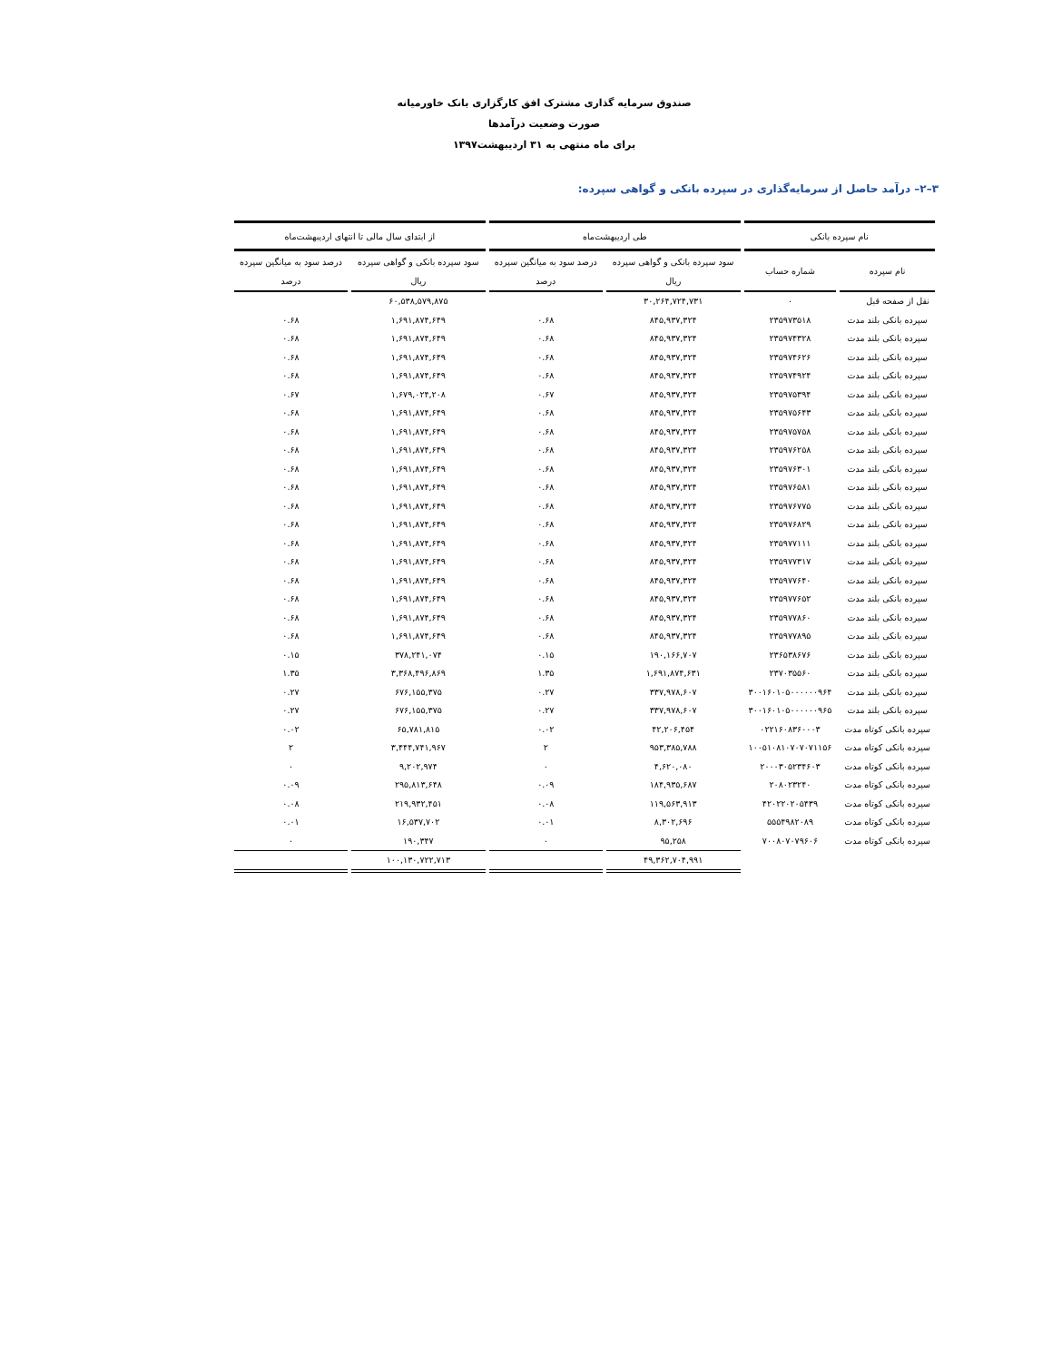صندوق سرمایه گذاری مشترک افق کارگزاری بانک خاورمیانه
صورت وضعیت درآمدها
برای ماه منتهی به ۳۱ اردیبهشت۱۳۹۷
۳–۲– درآمد حاصل از سرمایه‌گذاری در سپرده بانکی و گواهی سپرده:
| نام سپرده بانکی | | طی اردیبهشت‌ماه | | از ابتدای سال مالی تا انتهای اردیبهشت‌ماه | |
| --- | --- | --- | --- | --- | --- |
| نام سپرده | شماره حساب | سود سپرده بانکی و گواهی سپرده | درصد سود به میانگین سپرده | سود سپرده بانکی و گواهی سپرده | درصد سود به میانگین سپرده |
| | | ریال | درصد | ریال | درصد |
| نقل از صفحه قبل | ۰ | ۳۰,۲۶۴,۷۲۴,۷۳۱ | | ۶۰,۵۳۸,۵۷۹,۸۷۵ | |
| سپرده بانکی بلند مدت | ۲۳۵۹۷۳۵۱۸ | ۸۴۵,۹۳۷,۳۲۴ | ۰.۶۸ | ۱,۶۹۱,۸۷۴,۶۴۹ | ۰.۶۸ |
| سپرده بانکی بلند مدت | ۲۳۵۹۷۴۳۲۸ | ۸۴۵,۹۳۷,۳۲۴ | ۰.۶۸ | ۱,۶۹۱,۸۷۴,۶۴۹ | ۰.۶۸ |
| سپرده بانکی بلند مدت | ۲۳۵۹۷۴۶۲۶ | ۸۴۵,۹۳۷,۳۲۴ | ۰.۶۸ | ۱,۶۹۱,۸۷۴,۶۴۹ | ۰.۶۸ |
| سپرده بانکی بلند مدت | ۲۳۵۹۷۴۹۲۴ | ۸۴۵,۹۳۷,۳۲۴ | ۰.۶۸ | ۱,۶۹۱,۸۷۴,۶۴۹ | ۰.۶۸ |
| سپرده بانکی بلند مدت | ۲۳۵۹۷۵۳۹۴ | ۸۴۵,۹۳۷,۳۲۴ | ۰.۶۷ | ۱,۶۷۹,۰۲۴,۲۰۸ | ۰.۶۷ |
| سپرده بانکی بلند مدت | ۲۳۵۹۷۵۶۴۳ | ۸۴۵,۹۳۷,۳۲۴ | ۰.۶۸ | ۱,۶۹۱,۸۷۴,۶۴۹ | ۰.۶۸ |
| سپرده بانکی بلند مدت | ۲۳۵۹۷۵۷۵۸ | ۸۴۵,۹۳۷,۳۲۴ | ۰.۶۸ | ۱,۶۹۱,۸۷۴,۶۴۹ | ۰.۶۸ |
| سپرده بانکی بلند مدت | ۲۳۵۹۷۶۲۵۸ | ۸۴۵,۹۳۷,۳۲۴ | ۰.۶۸ | ۱,۶۹۱,۸۷۴,۶۴۹ | ۰.۶۸ |
| سپرده بانکی بلند مدت | ۲۳۵۹۷۶۳۰۱ | ۸۴۵,۹۳۷,۳۲۴ | ۰.۶۸ | ۱,۶۹۱,۸۷۴,۶۴۹ | ۰.۶۸ |
| سپرده بانکی بلند مدت | ۲۳۵۹۷۶۵۸۱ | ۸۴۵,۹۳۷,۳۲۴ | ۰.۶۸ | ۱,۶۹۱,۸۷۴,۶۴۹ | ۰.۶۸ |
| سپرده بانکی بلند مدت | ۲۳۵۹۷۶۷۷۵ | ۸۴۵,۹۳۷,۳۲۴ | ۰.۶۸ | ۱,۶۹۱,۸۷۴,۶۴۹ | ۰.۶۸ |
| سپرده بانکی بلند مدت | ۲۳۵۹۷۶۸۲۹ | ۸۴۵,۹۳۷,۳۲۴ | ۰.۶۸ | ۱,۶۹۱,۸۷۴,۶۴۹ | ۰.۶۸ |
| سپرده بانکی بلند مدت | ۲۳۵۹۷۷۱۱۱ | ۸۴۵,۹۳۷,۳۲۴ | ۰.۶۸ | ۱,۶۹۱,۸۷۴,۶۴۹ | ۰.۶۸ |
| سپرده بانکی بلند مدت | ۲۳۵۹۷۷۳۱۷ | ۸۴۵,۹۳۷,۳۲۴ | ۰.۶۸ | ۱,۶۹۱,۸۷۴,۶۴۹ | ۰.۶۸ |
| سپرده بانکی بلند مدت | ۲۳۵۹۷۷۶۴۰ | ۸۴۵,۹۳۷,۳۲۴ | ۰.۶۸ | ۱,۶۹۱,۸۷۴,۶۴۹ | ۰.۶۸ |
| سپرده بانکی بلند مدت | ۲۳۵۹۷۷۶۵۲ | ۸۴۵,۹۳۷,۳۲۴ | ۰.۶۸ | ۱,۶۹۱,۸۷۴,۶۴۹ | ۰.۶۸ |
| سپرده بانکی بلند مدت | ۲۳۵۹۷۷۸۶۰ | ۸۴۵,۹۳۷,۳۲۴ | ۰.۶۸ | ۱,۶۹۱,۸۷۴,۶۴۹ | ۰.۶۸ |
| سپرده بانکی بلند مدت | ۲۳۵۹۷۷۸۹۵ | ۸۴۵,۹۳۷,۳۲۴ | ۰.۶۸ | ۱,۶۹۱,۸۷۴,۶۴۹ | ۰.۶۸ |
| سپرده بانکی بلند مدت | ۲۳۶۵۳۸۶۷۶ | ۱۹۰,۱۶۶,۷۰۷ | ۰.۱۵ | ۳۷۸,۲۴۱,۰۷۴ | ۰.۱۵ |
| سپرده بانکی بلند مدت | ۲۳۷۰۳۵۵۶۰ | ۱,۶۹۱,۸۷۴,۶۳۱ | ۱.۳۵ | ۳,۳۶۸,۴۹۶,۸۶۹ | ۱.۳۵ |
| سپرده بانکی بلند مدت | ۳۰۰۱۶۰۱۰۵۰۰۰۰۰۰۹۶۴ | ۳۳۷,۹۷۸,۶۰۷ | ۰.۲۷ | ۶۷۶,۱۵۵,۳۷۵ | ۰.۲۷ |
| سپرده بانکی بلند مدت | ۳۰۰۱۶۰۱۰۵۰۰۰۰۰۰۹۶۵ | ۳۳۷,۹۷۸,۶۰۷ | ۰.۲۷ | ۶۷۶,۱۵۵,۳۷۵ | ۰.۲۷ |
| سپرده بانکی کوتاه مدت | ۰۲۲۱۶۰۸۳۶۰۰۰۳ | ۴۲,۲۰۶,۴۵۴ | ۰.۰۲ | ۶۵,۷۸۱,۸۱۵ | ۰.۰۲ |
| سپرده بانکی کوتاه مدت | ۱۰۰۵۱۰۸۱۰۷۰۷۰۷۱۱۵۶ | ۹۵۳,۳۸۵,۷۸۸ | ۲ | ۳,۴۴۴,۷۴۱,۹۶۷ | ۲ |
| سپرده بانکی کوتاه مدت | ۲۰۰۰۳۰۵۲۳۴۶۰۳ | ۴,۶۲۰,۰۸۰ | ۰ | ۹,۲۰۲,۹۷۴ | ۰ |
| سپرده بانکی کوتاه مدت | ۲۰۸۰۲۳۲۴۰ | ۱۸۴,۹۳۵,۶۸۷ | ۰.۰۹ | ۲۹۵,۸۱۳,۶۴۸ | ۰.۰۹ |
| سپرده بانکی کوتاه مدت | ۴۲۰۲۲۰۲۰۵۴۳۹ | ۱۱۹,۵۶۳,۹۱۳ | ۰.۰۸ | ۲۱۹,۹۳۲,۴۵۱ | ۰.۰۸ |
| سپرده بانکی کوتاه مدت | ۵۵۵۴۹۸۲۰۸۹ | ۸,۳۰۲,۶۹۶ | ۰.۰۱ | ۱۶,۵۳۷,۷۰۲ | ۰.۰۱ |
| سپرده بانکی کوتاه مدت | ۷۰۰۸۰۷۰۷۹۶۰۶ | ۹۵,۲۵۸ | ۰ | ۱۹۰,۳۴۷ | ۰ |
| | | ۴۹,۳۶۲,۷۰۴,۹۹۱ | | ۱۰۰,۱۳۰,۷۲۲,۷۱۳ | |